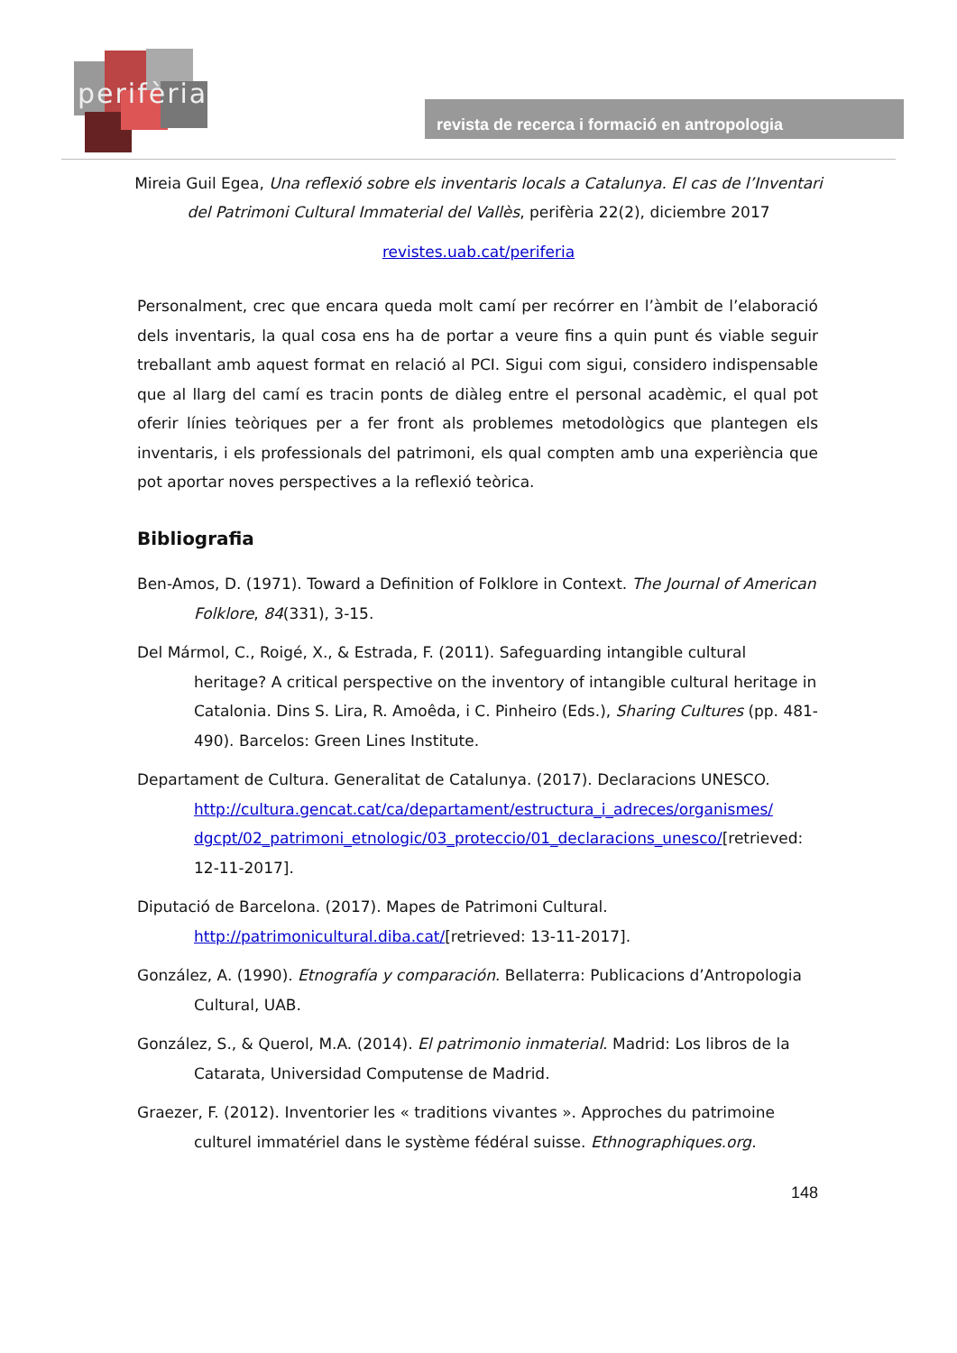perifèria revista de recerca i formació en antropologia
Mireia Guil Egea, Una reflexió sobre els inventaris locals a Catalunya. El cas de l’Inventari del Patrimoni Cultural Immaterial del Vallès, perifèria 22(2), diciembre 2017
revistes.uab.cat/periferia
Personalment, crec que encara queda molt camí per recórrer en l’àmbit de l’elaboració dels inventaris, la qual cosa ens ha de portar a veure fins a quin punt és viable seguir treballant amb aquest format en relació al PCI. Sigui com sigui, considero indispensable que al llarg del camí es tracin ponts de diàleg entre el personal acadèmic, el qual pot oferir línies teòriques per a fer front als problemes metodològics que plantegen els inventaris, i els professionals del patrimoni, els qual compten amb una experiència que pot aportar noves perspectives a la reflexió teòrica.
Bibliografia
Ben-Amos, D. (1971). Toward a Definition of Folklore in Context. The Journal of American Folklore, 84(331), 3-15.
Del Mármol, C., Roigé, X., & Estrada, F. (2011). Safeguarding intangible cultural heritage? A critical perspective on the inventory of intangible cultural heritage in Catalonia. Dins S. Lira, R. Amoêda, i C. Pinheiro (Eds.), Sharing Cultures (pp. 481-490). Barcelos: Green Lines Institute.
Departament de Cultura. Generalitat de Catalunya. (2017). Declaracions UNESCO. http://cultura.gencat.cat/ca/departament/estructura_i_adreces/organismes/ dgcpt/02_patrimoni_etnologic/03_proteccio/01_declaracions_unesco/[retrieved: 12-11-2017].
Diputació de Barcelona. (2017). Mapes de Patrimoni Cultural. http://patrimonicultural.diba.cat/[retrieved: 13-11-2017].
González, A. (1990). Etnografía y comparación. Bellaterra: Publicacions d’Antropologia Cultural, UAB.
González, S., & Querol, M.A. (2014). El patrimonio inmaterial. Madrid: Los libros de la Catarata, Universidad Computense de Madrid.
Graezer, F. (2012). Inventorier les « traditions vivantes ». Approches du patrimoine culturel immatériel dans le système fédéral suisse. Ethnographiques.org.
148